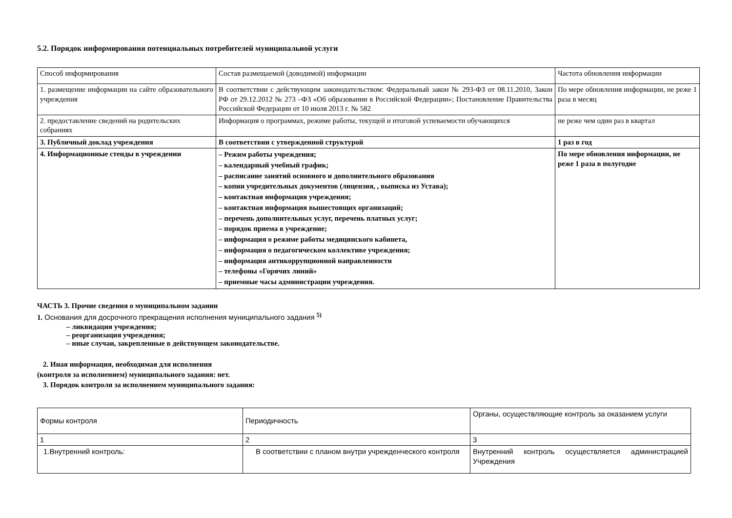5.2. Порядок информирования потенциальных потребителей муниципальной услуги
| Способ информирования | Состав размещаемой (доводимой) информации | Частота обновления информации |
| 1. размещение информации на сайте образовательного учреждения | В соответствии с действующим законодательством: Федеральный закон № 293-ФЗ от 08.11.2010, Закон РФ от 29.12.2012 № 273 –ФЗ «Об образовании в Российской Федерации»; Постановление Правительства Российской Федерации от 10 июля 2013 г. № 582 | По мере обновления информации, не реже 1 раза в месяц |
| 2. предоставление сведений на родительских собраниях | Информация о программах, режиме работы, текущей и итоговой успеваемости обучающихся | не реже чем один раз в квартал |
| 3. Публичный доклад учреждения | В соответствии с утвержденной структурой | 1 раз в год |
| 4. Информационные стенды в учреждении | – Режим работы учреждения; – календарный учебный график; – расписание занятий основного и дополнительного образования – копии учредительных документов (лицензия, , выписка из Устава); – контактная информация учреждения; – контактная информация вышестоящих организаций; – перечень дополнительных услуг, перечень платных услуг; – порядок приема в учреждение; – информация о режиме работы медицинского кабинета, – информация о педагогическом коллективе учреждения; – информация антикоррупционной направленности – телефоны «Горячих линий» – приемные часы администрации учреждения. | По мере обновления информации, не реже 1 раза в полугодие |
ЧАСТЬ 3. Прочие сведения о муниципальном задании
1. Основания для досрочного прекращения исполнения муниципального задания <sup>5)</sup>
– ликвидация учреждения;
– реорганизация учреждения;
– иные случаи, закрепленные в действующем законодательстве.
2. Иная информация, необходимая для исполнения
(контроля за исполнением) муниципального задания: нет.
3. Порядок контроля за исполнением муниципального задания:
| Формы контроля | Периодичность | Органы, осуществляющие контроль за оказанием услуги |
| 1 | 2 | 3 |
| 1.Внутренний контроль: | В соответствии с планом внутри учрежденческого контроля | Внутренний контроль осуществляется администрацией Учреждения |